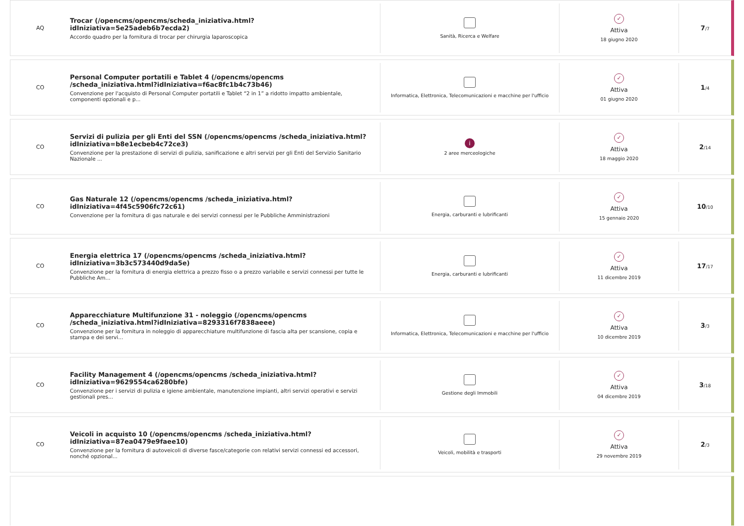AQ
Trocar (/opencms/opencms/scheda_iniziativa.html?idIniziativa=5e25adeb6b7ecda2)
Accordo quadro per la fornitura di trocar per chirurgia laparoscopica
Sanità, Ricerca e Welfare
✓
Attiva
18 giugno 2020
7/7
CO
Personal Computer portatili e Tablet 4 (/opencms/opencms /scheda_iniziativa.html?idIniziativa=f6ac8fc1b4c73b46)
Convenzione per l'acquisto di Personal Computer portatili e Tablet “2 in 1” a ridotto impatto ambientale, componenti opzionali e p...
Informatica, Elettronica, Telecomunicazioni e macchine per l'ufficio
✓
Attiva
01 giugno 2020
1/4
CO
Servizi di pulizia per gli Enti del SSN (/opencms/opencms /scheda_iniziativa.html?idIniziativa=b8e1ecbeb4c72ce3)
Convenzione per la prestazione di servizi di pulizia, sanificazione e altri servizi per gli Enti del Servizio Sanitario Nazionale ...
i
2 aree merceologiche
✓
Attiva
18 maggio 2020
2/14
CO
Gas Naturale 12 (/opencms/opencms /scheda_iniziativa.html?idIniziativa=4f45c5906fc72c61)
Convenzione per la fornitura di gas naturale e dei servizi connessi per le Pubbliche Amministrazioni
Energia, carburanti e lubrificanti
✓
Attiva
15 gennaio 2020
10/10
CO
Energia elettrica 17 (/opencms/opencms /scheda_iniziativa.html?idIniziativa=3b3c573440d9da5e)
Convenzione per la fornitura di energia elettrica a prezzo fisso o a prezzo variabile e servizi connessi per tutte le Pubbliche Am...
Energia, carburanti e lubrificanti
✓
Attiva
11 dicembre 2019
17/17
CO
Apparecchiature Multifunzione 31 - noleggio (/opencms/opencms /scheda_iniziativa.html?idIniziativa=8293316f7838aeee)
Convenzione per la fornitura in noleggio di apparecchiature multifunzione di fascia alta per scansione, copia e stampa e dei servi...
Informatica, Elettronica, Telecomunicazioni e macchine per l'ufficio
✓
Attiva
10 dicembre 2019
3/3
CO
Facility Management 4 (/opencms/opencms /scheda_iniziativa.html?idIniziativa=9629554ca6280bfe)
Convenzione per i servizi di pulizia e igiene ambientale, manutenzione impianti, altri servizi operativi e servizi gestionali pres...
Gestione degli Immobili
✓
Attiva
04 dicembre 2019
3/18
CO
Veicoli in acquisto 10 (/opencms/opencms /scheda_iniziativa.html?idIniziativa=87ea0479e9faee10)
Convenzione per la fornitura di autoveicoli di diverse fasce/categorie con relativi servizi connessi ed accessori, nonché opzional...
Veicoli, mobilità e trasporti
✓
Attiva
29 novembre 2019
2/3